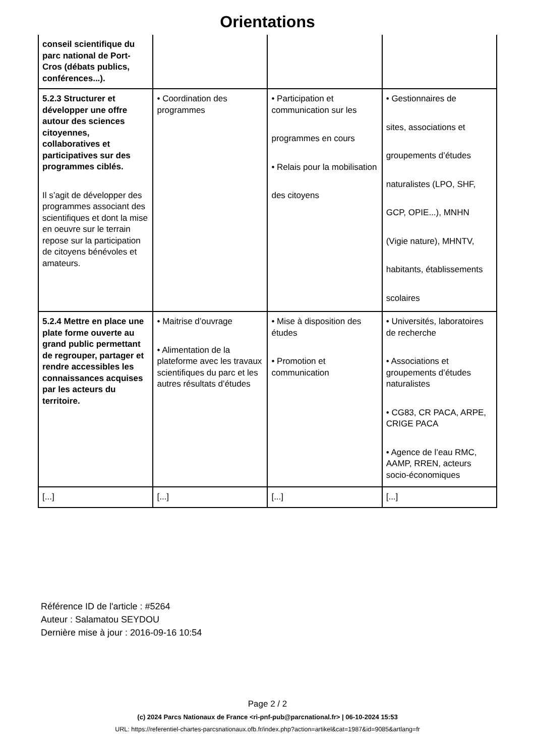Orientations
| conseil scientifique du parc national de Port-Cros (débats publics, conférences...). | | | |
| 5.2.3 Structurer et développer une offre autour des sciences citoyennes, collaboratives et participatives sur des programmes ciblés. Il s’agit de développer des programmes associant des scientifiques et dont la mise en oeuvre sur le terrain repose sur la participation de citoyens bénévoles et amateurs. | • Coordination des programmes | • Participation et communication sur les programmes en cours • Relais pour la mobilisation des citoyens | • Gestionnaires de sites, associations et groupements d’études naturalistes (LPO, SHF, GCP, OPIE...), MNHN (Vigie nature), MHNTV, habitants, établissements scolaires |
| 5.2.4 Mettre en place une plate forme ouverte au grand public permettant de regrouper, partager et rendre accessibles les connaissances acquises par les acteurs du territoire. | • Maitrise d’ouvrage • Alimentation de la plateforme avec les travaux scientifiques du parc et les autres résultats d’études | • Mise à disposition des études • Promotion et communication | • Universités, laboratoires de recherche • Associations et groupements d’études naturalistes • CG83, CR PACA, ARPE, CRIGE PACA • Agence de l’eau RMC, AAMP, RREN, acteurs socio-économiques |
| [...] | [...] | [...] | [...] |
Référence ID de l'article : #5264
Auteur : Salamatou SEYDOU
Dernière mise à jour : 2016-09-16 10:54
Page 2 / 2
(c) 2024 Parcs Nationaux de France <ri-pnf-pub@parcnational.fr> | 06-10-2024 15:53
URL: https://referentiel-chartes-parcsnationaux.ofb.fr/index.php?action=artikel&cat=1987&id=9085&artlang=fr